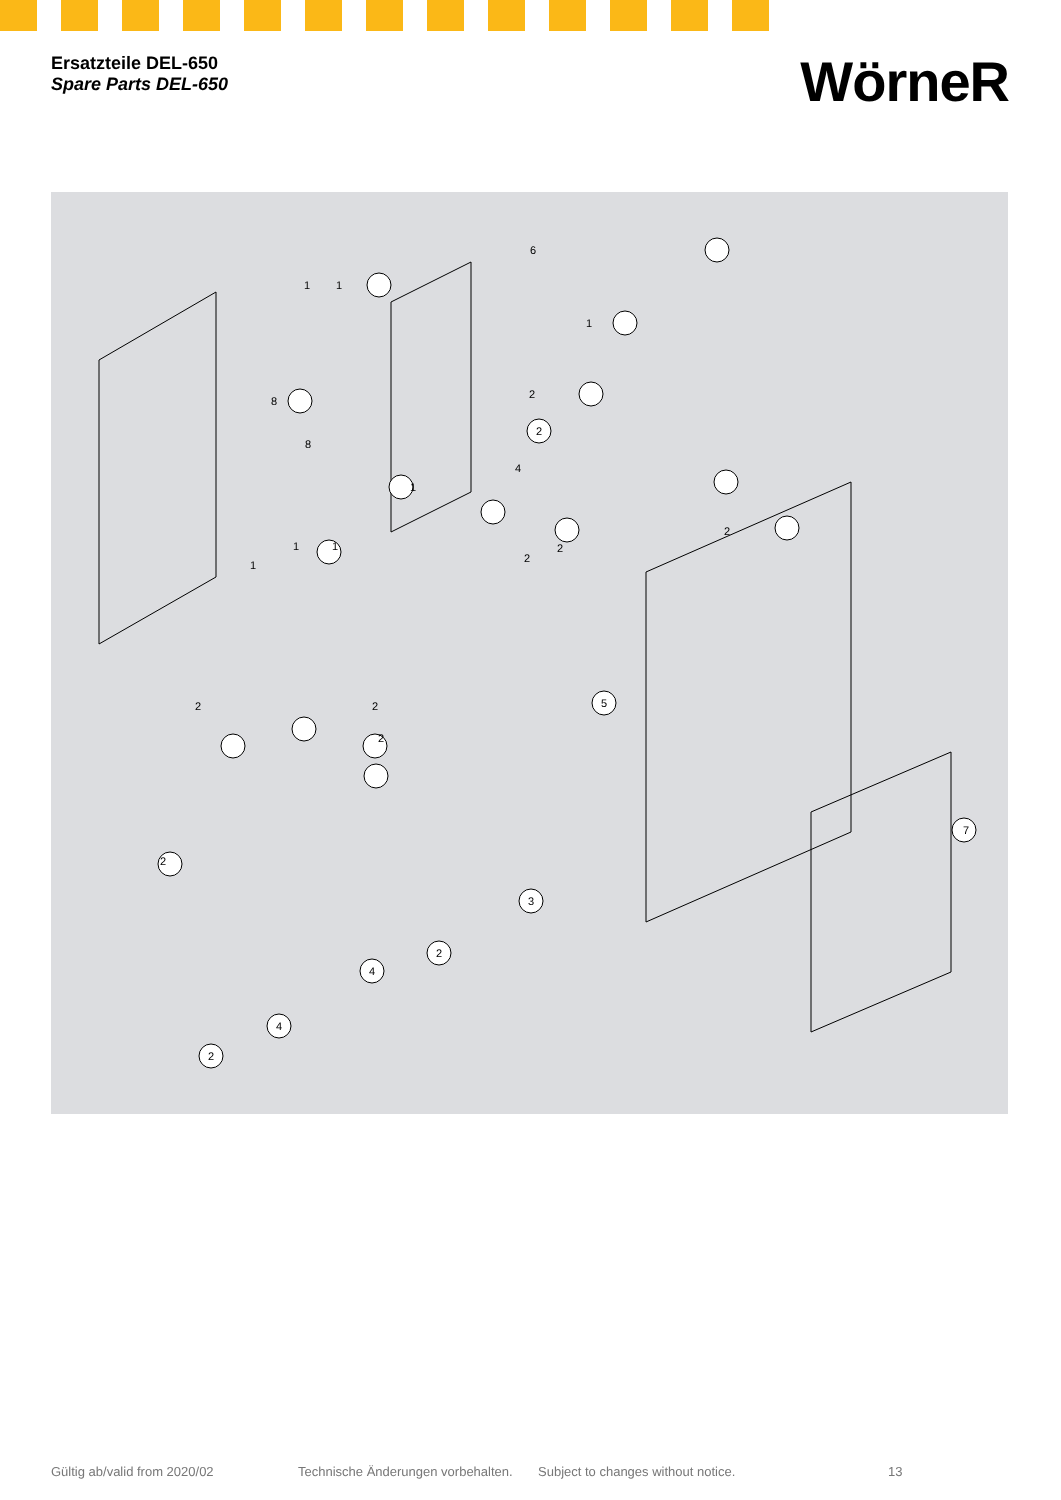Ersatzteile DEL-650
Spare Parts DEL-650
WörneR
6
1
1
1
2
8
2
8
1
4
1
1
2
2
2
1
2
2
2
5
2
7
3
2
4
4
2
Gültig ab/valid from 2020/02 Technische Änderungen vorbehalten. Subject to changes without notice. 13